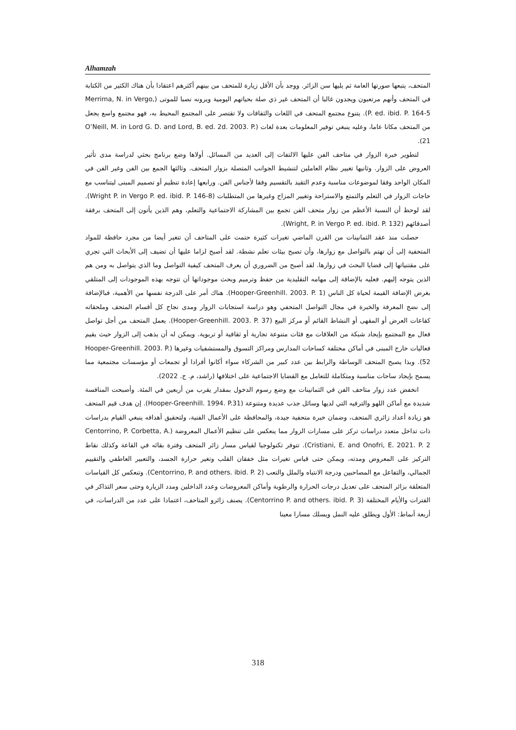Alhamzah
المتحف، يتبعها صورتها العامة ثم يليها سن الزائر. ووجد بأن الأقل زيارة للمتحف من بينهم أكثرهم اعتقادا بأن هناك الكثير من الكتابة في المتحف وأنهم مرتعبون ويجدون غالبا أن المتحف غير ذي صلة بحياتهم اليومية ويرونه نصبا للموتى (Merrima, N. in Vergo, P. ed. ibid. P. 164-5). يتنوع مجتمع المتحف في اللغات والثقافات ولا تقتصر على المجتمع المحيط به، فهو مجتمع واسع يجعل من المتحف مكانا عاما، وعليه ينبغي توفير المعلومات بعدة لغات (O’Neill, M. in Lord G. D. and Lord, B. ed. 2d. 2003. P. 21).
لتطوير خبرة الزوار في متاحف الفن عليها الالتفات إلى العديد من المسائل. أولاها وضع برنامج بحثي لدراسة مدى تأثير العروض على الزوار. وثانيها تغيير نظام العاملين لتنشيط الجوانب المتصلة بزوار المتحف. وثالثها الجمع بين الفن وغير الفن في المكان الواحد وفقا لموضوعات مناسبة وعدم التقيد بالتقسيم وفقا لأجناس الفن. ورابعها إعادة تنظيم أو تصميم المبنى ليتناسب مع حاجات الزوار في التعلم والتمتع والاستراحة وتغيير المزاج وغيرها من المتطلبات (Wright P. in Vergo P. ed. ibid. P. 146-8). لقد لوحظ أن النسبة الأعظم من زوار متحف الفن تجمع بين المشاركة الاجتماعية والتعلم، وهم الذين يأتون إلى المتحف برفقة أصدقائهم (Wright, P. in Vergo P. ed. ibid. P. 132).
حصلت منذ عقد الثمانينات من القرن الماضي تغيرات كثيرة حتمت على المتاحف أن تتغير أيضا من مجرد حافظة للمواد المتحفية إلى أن تهتم بالتواصل مع زوارها، وأن تصبح بيئات تعلم نشطة. لقد أصبح لزاما عليها أن تضيف إلى الأبحاث التي تجري على مقتنياتها إلى قضايا البحث في زوارها. لقد أصبح من الضروري أن يعرف المتحف كيفية التواصل وما الذي يتواصل به ومن هم الذين يتوجه إليهم. فعليه بالإضافة إلى مهامه التقليدية من حفظ وترميم وبحث موجوداتها أن تتوجه بهذه الموجودات إلى المتلقي بغرض الإضافة القيمة لحياة كل الناس (Hooper-Greenhill. 2003. P. 1). هناك أمر على الدرجة نفسها من الأهمية، فبالإضافة إلى نضج المعرفة والخبرة في مجال التواصل المتحفي وهو دراسة استجابات الزوار ومدى نجاح كل أقسام المتحف وملحقاته كقاعات العرض أو المقهى أو النشاط القائم أو مركز البيع (Hooper-Greenhill. 2003. P. 37). يعمل المتحف من أجل تواصل فعال مع المجتمع بإيجاد شبكة من العلاقات مع فئات متنوعة تجارية أو ثقافية أو تربوية. ويمكن له أن يذهب إلى الزوار حيث يقيم فعاليات خارج المبنى في أماكن مختلفة كساحات المدارس ومراكز التسوق والمستشفيات وغيرها (Hooper-Greenhill. 2003. P. 52). وبذا يصبح المتحف الوساطة والرابط بين عدد كبير من الشركاء سواء أكانوا أفرادا أو تجمعات أو مؤسسات مجتمعية مما يسمح بإيجاد ساحات مناسبة ومتكاملة للتعامل مع القضايا الاجتماعية على اختلافها (راشد، م. ج. 2022).
انخفض عدد زوار متاحف الفن في الثمانينات مع وضع رسوم الدخول بمقدار يقرب من أربعين في المئة. وأصبحت المنافسة شديدة مع أماكن اللهو والترفيه التي لديها وسائل جذب عديدة ومتنوعة (Hooper-Greenhill. 1994. P.31). إن هدف قيم المتحف هو زيادة أعداد زائري المتحف، وضمان خبرة متحفية جيدة، والمحافظة على الأعمال الفنية، ولتحقيق أهدافه ينبغي القيام بدراسات ذات تداخل متعدد دراسات تركز على مسارات الزوار مما ينعكس على تنظيم الأعمال المعروضة (Centorrino, P. Corbetta, A. Cristiani, E. and Onofri, E. 2021. P. 2). تتوفر تكنولوجيا لقياس مسار زائر المتحف وفترة بقائه في القاعة وكذلك نقاط التركيز على المعروض ومدته، ويمكن حتى قياس تغيرات مثل خفقان القلب وتغير حرارة الجسد، والتعبير العاطفي والتقييم الجمالي، والتفاعل مع المصاحبين ودرجة الانتباه والملل والتعب (Centorrino, P. and others. ibid. P. 2). وتنعكس كل القياسات المتعلقة بزائر المتحف على تعديل درجات الحرارة والرطوبة وأماكن المعروضات وعدد الداخلين ومدد الزيارة وحتى سعر التذاكر في الفترات والأيام المختلفة (Centorrino P. and others. ibid. P. 3). يصنف زائرو المتاحف، اعتمادا على عدد من الدراسات، في أربعة أنماط: الأول ويطلق عليه النمل ويسلك مسارا معينا
318